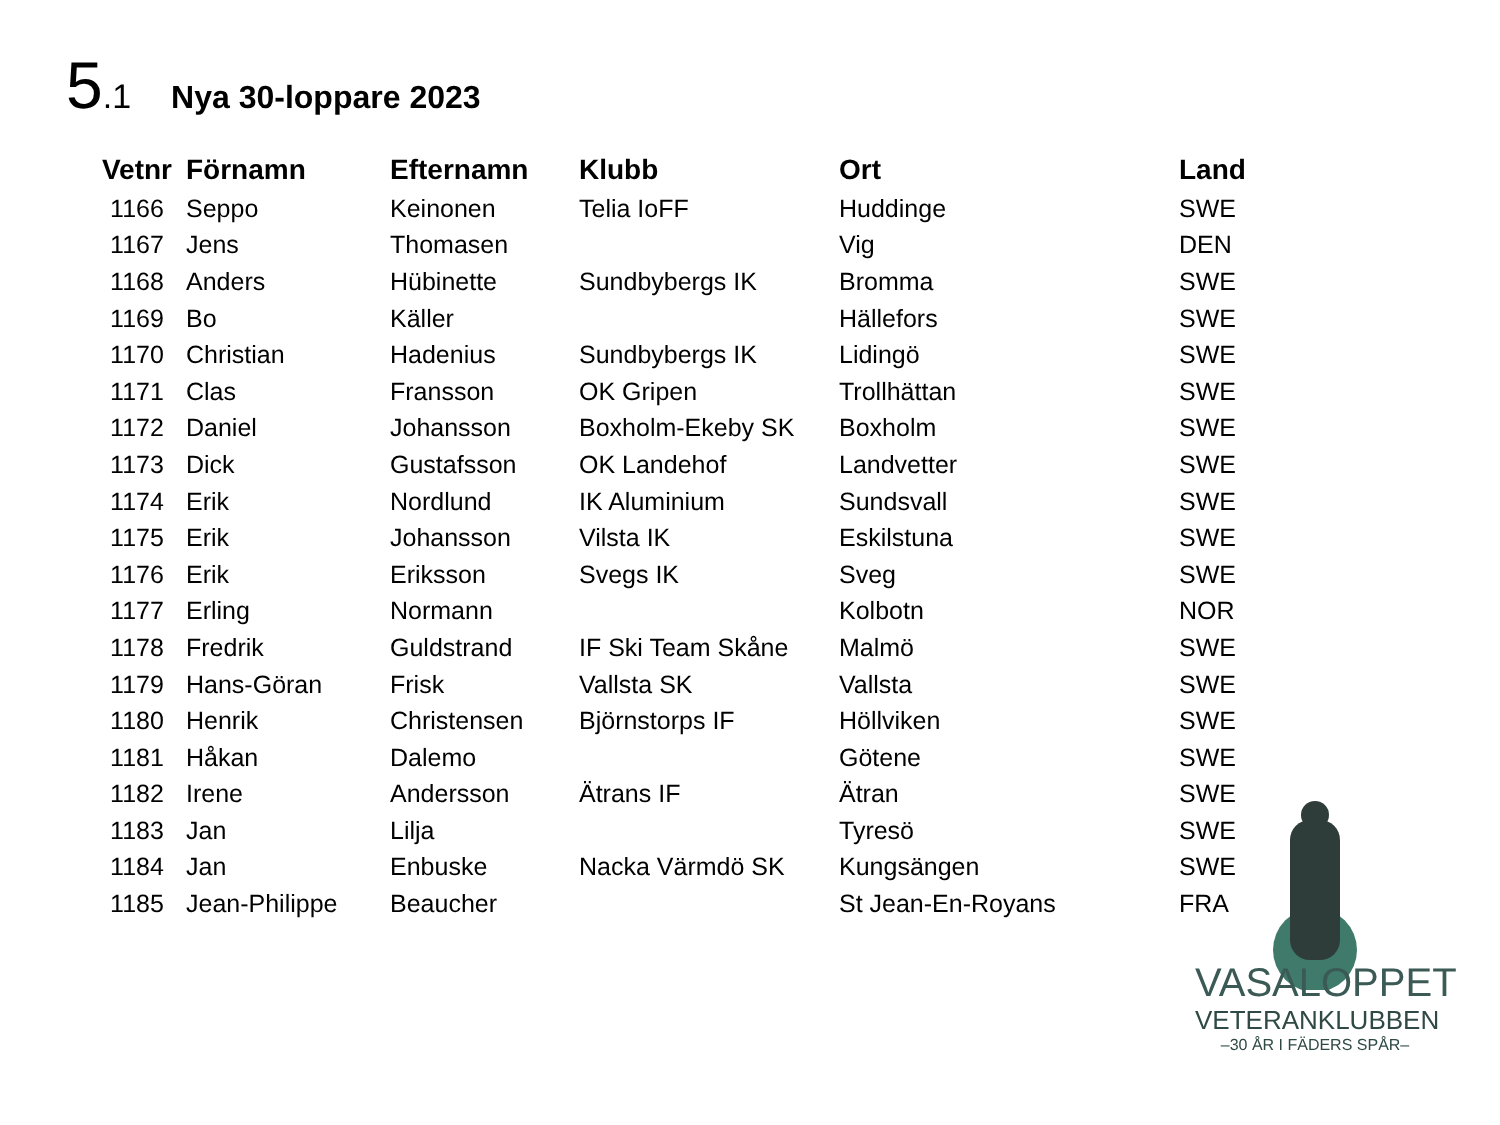5.1 Nya 30-loppare 2023
| Vetnr | Förnamn | Efternamn | Klubb | Ort | Land |
| --- | --- | --- | --- | --- | --- |
| 1166 | Seppo | Keinonen | Telia IoFF | Huddinge | SWE |
| 1167 | Jens | Thomasen | | Vig | DEN |
| 1168 | Anders | Hübinette | Sundbybergs IK | Bromma | SWE |
| 1169 | Bo | Käller | | Hällefors | SWE |
| 1170 | Christian | Hadenius | Sundbybergs IK | Lidingö | SWE |
| 1171 | Clas | Fransson | OK Gripen | Trollhättan | SWE |
| 1172 | Daniel | Johansson | Boxholm-Ekeby SK | Boxholm | SWE |
| 1173 | Dick | Gustafsson | OK Landehof | Landvetter | SWE |
| 1174 | Erik | Nordlund | IK Aluminium | Sundsvall | SWE |
| 1175 | Erik | Johansson | Vilsta IK | Eskilstuna | SWE |
| 1176 | Erik | Eriksson | Svegs IK | Sveg | SWE |
| 1177 | Erling | Normann | | Kolbotn | NOR |
| 1178 | Fredrik | Guldstrand | IF Ski Team Skåne | Malmö | SWE |
| 1179 | Hans-Göran | Frisk | Vallsta SK | Vallsta | SWE |
| 1180 | Henrik | Christensen | Björnstorps IF | Höllviken | SWE |
| 1181 | Håkan | Dalemo | | Götene | SWE |
| 1182 | Irene | Andersson | Ätrans IF | Ätran | SWE |
| 1183 | Jan | Lilja | | Tyresö | SWE |
| 1184 | Jan | Enbuske | Nacka Värmdö SK | Kungsängen | SWE |
| 1185 | Jean-Philippe | Beaucher | | St Jean-En-Royans | FRA |
VASALOPPET
VETERANKLUBBEN
–30 ÅR I FÄDERS SPÅR–